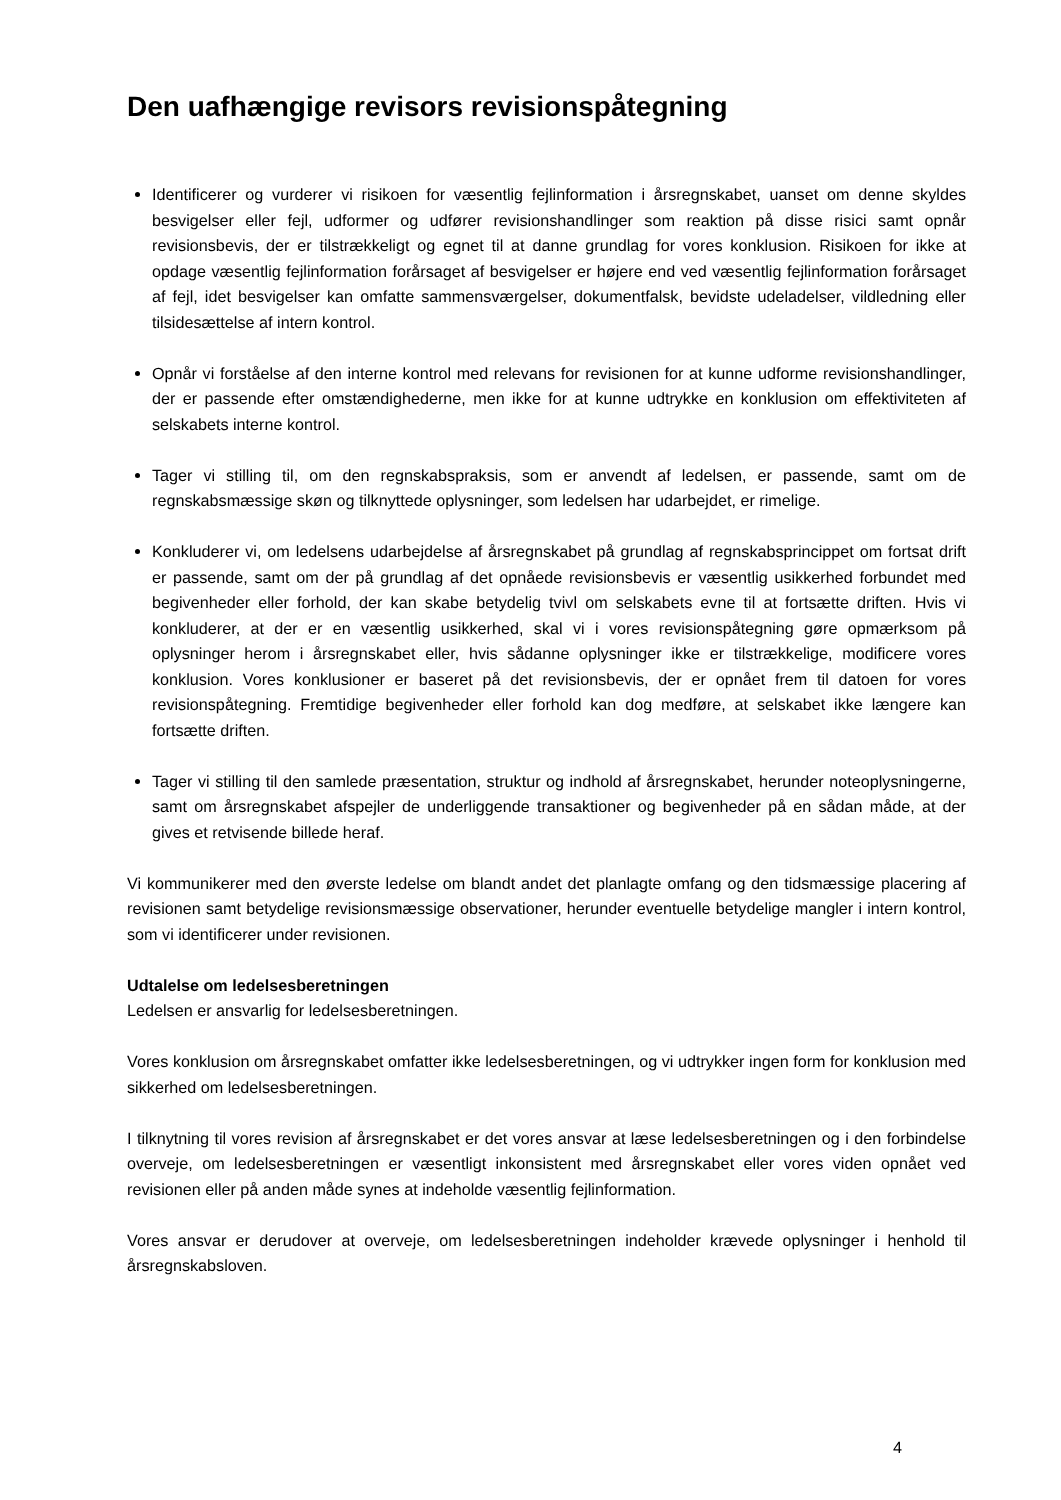Den uafhængige revisors revisionspåtegning
Identificerer og vurderer vi risikoen for væsentlig fejlinformation i årsregnskabet, uanset om denne skyldes besvigelser eller fejl, udformer og udfører revisionshandlinger som reaktion på disse risici samt opnår revisionsbevis, der er tilstrækkeligt og egnet til at danne grundlag for vores konklusion. Risikoen for ikke at opdage væsentlig fejlinformation forårsaget af besvigelser er højere end ved væsentlig fejlinformation forårsaget af fejl, idet besvigelser kan omfatte sammensværgelser, dokumentfalsk, bevidste udeladelser, vildledning eller tilsidesættelse af intern kontrol.
Opnår vi forståelse af den interne kontrol med relevans for revisionen for at kunne udforme revisionshandlinger, der er passende efter omstændighederne, men ikke for at kunne udtrykke en konklusion om effektiviteten af selskabets interne kontrol.
Tager vi stilling til, om den regnskabspraksis, som er anvendt af ledelsen, er passende, samt om de regnskabsmæssige skøn og tilknyttede oplysninger, som ledelsen har udarbejdet, er rimelige.
Konkluderer vi, om ledelsens udarbejdelse af årsregnskabet på grundlag af regnskabsprincippet om fortsat drift er passende, samt om der på grundlag af det opnåede revisionsbevis er væsentlig usikkerhed forbundet med begivenheder eller forhold, der kan skabe betydelig tvivl om selskabets evne til at fortsætte driften. Hvis vi konkluderer, at der er en væsentlig usikkerhed, skal vi i vores revisionspåtegning gøre opmærksom på oplysninger herom i årsregnskabet eller, hvis sådanne oplysninger ikke er tilstrækkelige, modificere vores konklusion. Vores konklusioner er baseret på det revisionsbevis, der er opnået frem til datoen for vores revisionspåtegning. Fremtidige begivenheder eller forhold kan dog medføre, at selskabet ikke længere kan fortsætte driften.
Tager vi stilling til den samlede præsentation, struktur og indhold af årsregnskabet, herunder noteoplysningerne, samt om årsregnskabet afspejler de underliggende transaktioner og begivenheder på en sådan måde, at der gives et retvisende billede heraf.
Vi kommunikerer med den øverste ledelse om blandt andet det planlagte omfang og den tidsmæssige placering af revisionen samt betydelige revisionsmæssige observationer, herunder eventuelle betydelige mangler i intern kontrol, som vi identificerer under revisionen.
Udtalelse om ledelsesberetningen
Ledelsen er ansvarlig for ledelsesberetningen.
Vores konklusion om årsregnskabet omfatter ikke ledelsesberetningen, og vi udtrykker ingen form for konklusion med sikkerhed om ledelsesberetningen.
I tilknytning til vores revision af årsregnskabet er det vores ansvar at læse ledelsesberetningen og i den forbindelse overveje, om ledelsesberetningen er væsentligt inkonsistent med årsregnskabet eller vores viden opnået ved revisionen eller på anden måde synes at indeholde væsentlig fejlinformation.
Vores ansvar er derudover at overveje, om ledelsesberetningen indeholder krævede oplysninger i henhold til årsregnskabsloven.
4